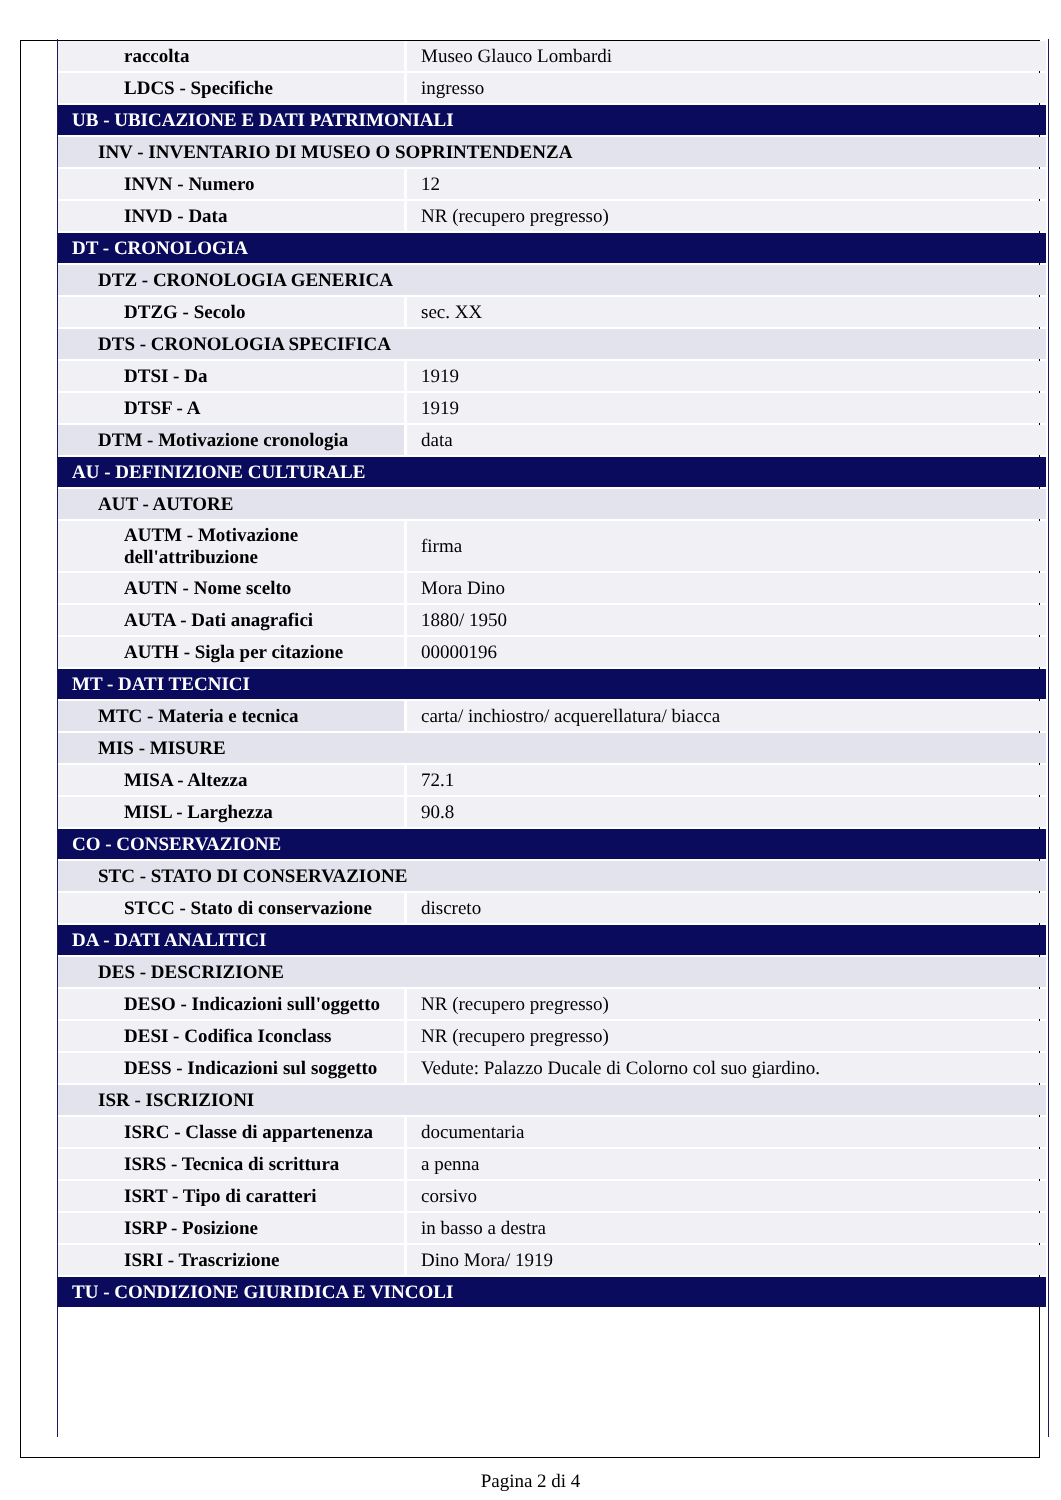| raccolta | Museo Glauco Lombardi |
| LDCS - Specifiche | ingresso |
| UB - UBICAZIONE E DATI PATRIMONIALI | |
| INV - INVENTARIO DI MUSEO O SOPRINTENDENZA | |
| INVN - Numero | 12 |
| INVD - Data | NR (recupero pregresso) |
| DT - CRONOLOGIA | |
| DTZ - CRONOLOGIA GENERICA | |
| DTZG - Secolo | sec. XX |
| DTS - CRONOLOGIA SPECIFICA | |
| DTSI - Da | 1919 |
| DTSF - A | 1919 |
| DTM - Motivazione cronologia | data |
| AU - DEFINIZIONE CULTURALE | |
| AUT - AUTORE | |
| AUTM - Motivazione dell'attribuzione | firma |
| AUTN - Nome scelto | Mora Dino |
| AUTA - Dati anagrafici | 1880/ 1950 |
| AUTH - Sigla per citazione | 00000196 |
| MT - DATI TECNICI | |
| MTC - Materia e tecnica | carta/ inchiostro/ acquerellatura/ biacca |
| MIS - MISURE | |
| MISA - Altezza | 72.1 |
| MISL - Larghezza | 90.8 |
| CO - CONSERVAZIONE | |
| STC - STATO DI CONSERVAZIONE | |
| STCC - Stato di conservazione | discreto |
| DA - DATI ANALITICI | |
| DES - DESCRIZIONE | |
| DESO - Indicazioni sull'oggetto | NR (recupero pregresso) |
| DESI - Codifica Iconclass | NR (recupero pregresso) |
| DESS - Indicazioni sul soggetto | Vedute: Palazzo Ducale di Colorno col suo giardino. |
| ISR - ISCRIZIONI | |
| ISRC - Classe di appartenenza | documentaria |
| ISRS - Tecnica di scrittura | a penna |
| ISRT - Tipo di caratteri | corsivo |
| ISRP - Posizione | in basso a destra |
| ISRI - Trascrizione | Dino Mora/ 1919 |
| TU - CONDIZIONE GIURIDICA E VINCOLI | |
Pagina 2 di 4